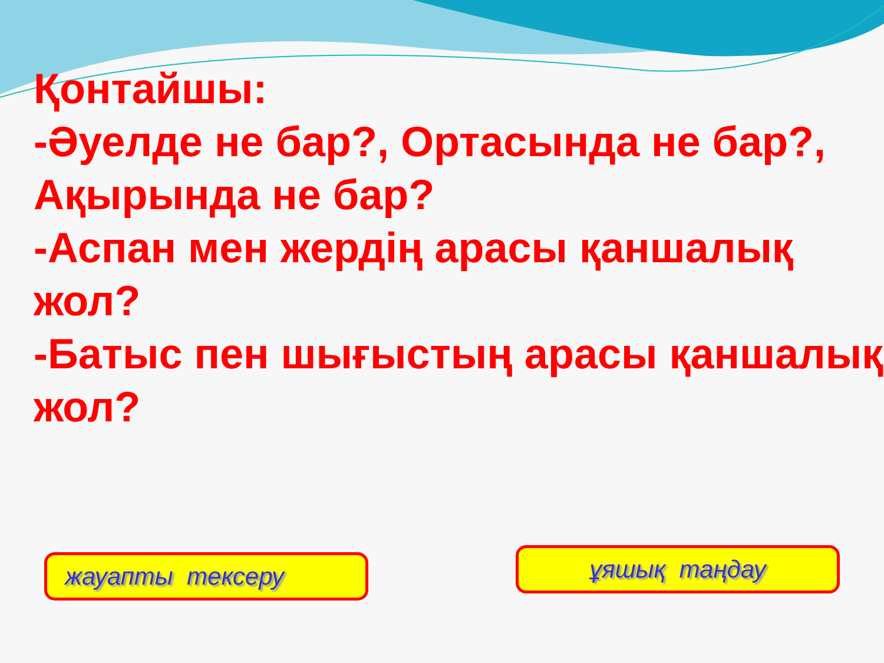Қонтайшы:
-Әуелде не бар?, Ортасында не бар?, Ақырында не бар?
-Аспан мен жердің арасы қаншалық жол?
-Батыс пен шығыстың арасы қаншалық жол?
жауапты тексеру
ұяшық таңдау